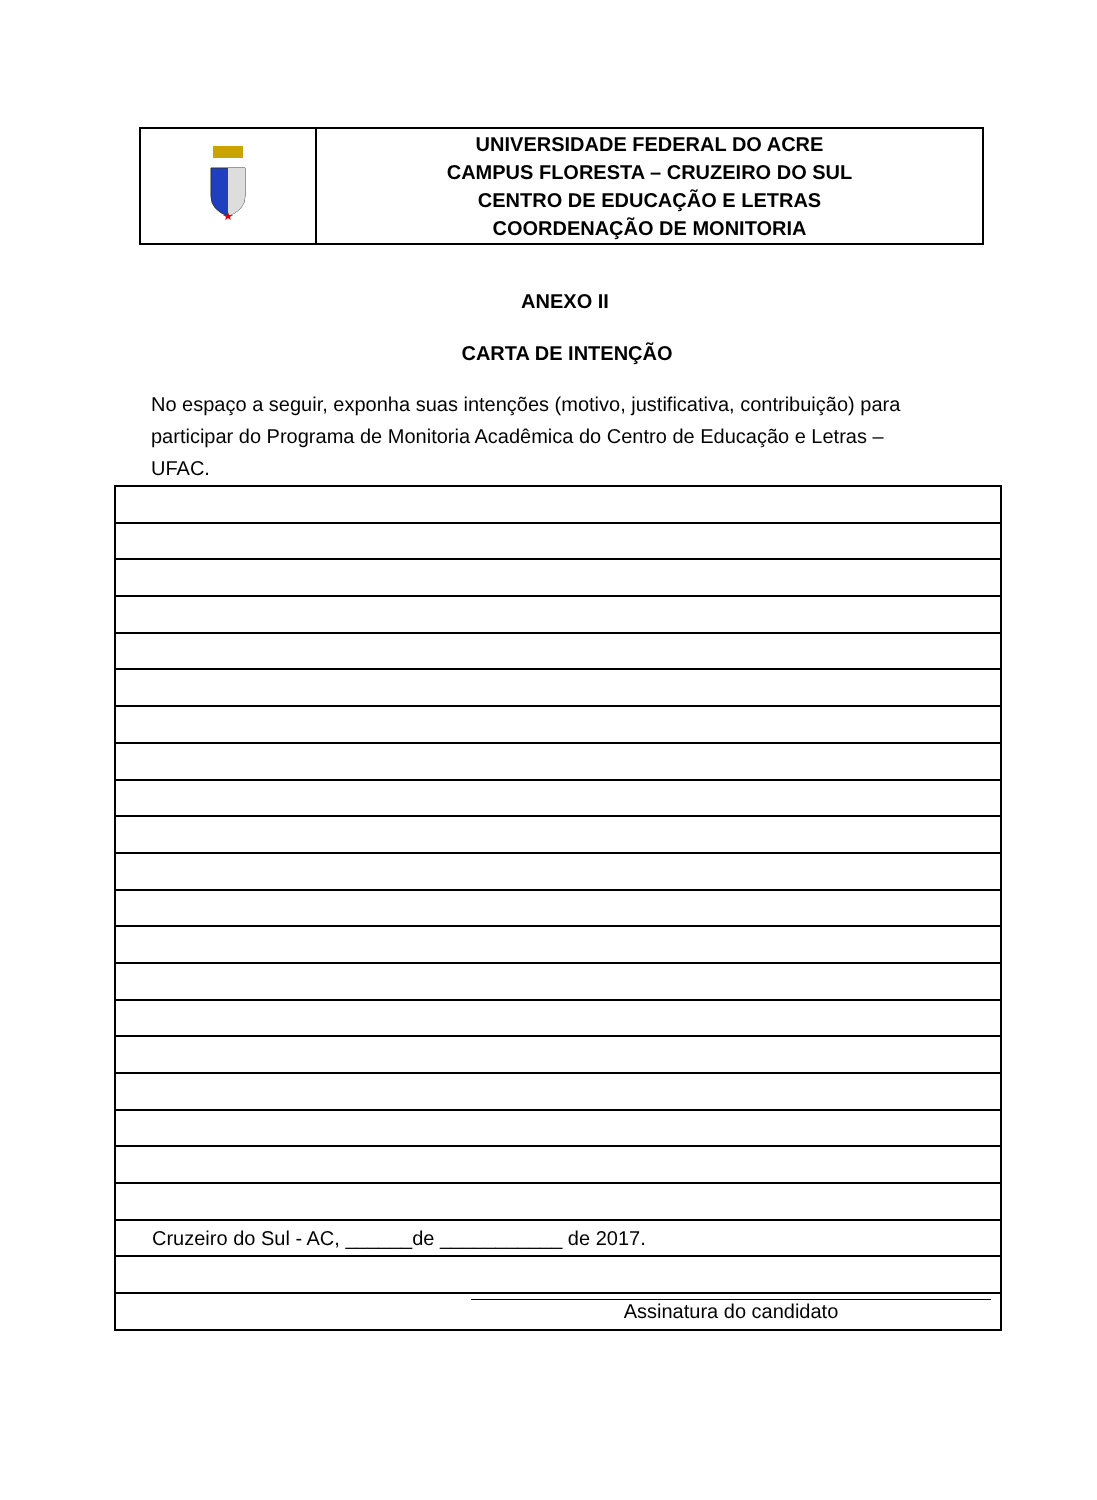| | UNIVERSIDADE FEDERAL DO ACRE CAMPUS FLORESTA – CRUZEIRO DO SUL CENTRO DE EDUCAÇÃO E LETRAS COORDENAÇÃO DE MONITORIA |
ANEXO II
CARTA DE INTENÇÃO
No espaço a seguir, exponha suas intenções (motivo, justificativa, contribuição) para participar do Programa de Monitoria Acadêmica do Centro de Educação e Letras – UFAC.
| Cruzeiro do Sul - AC, ______de ___________ de 2017. |
| Assinatura do candidato |